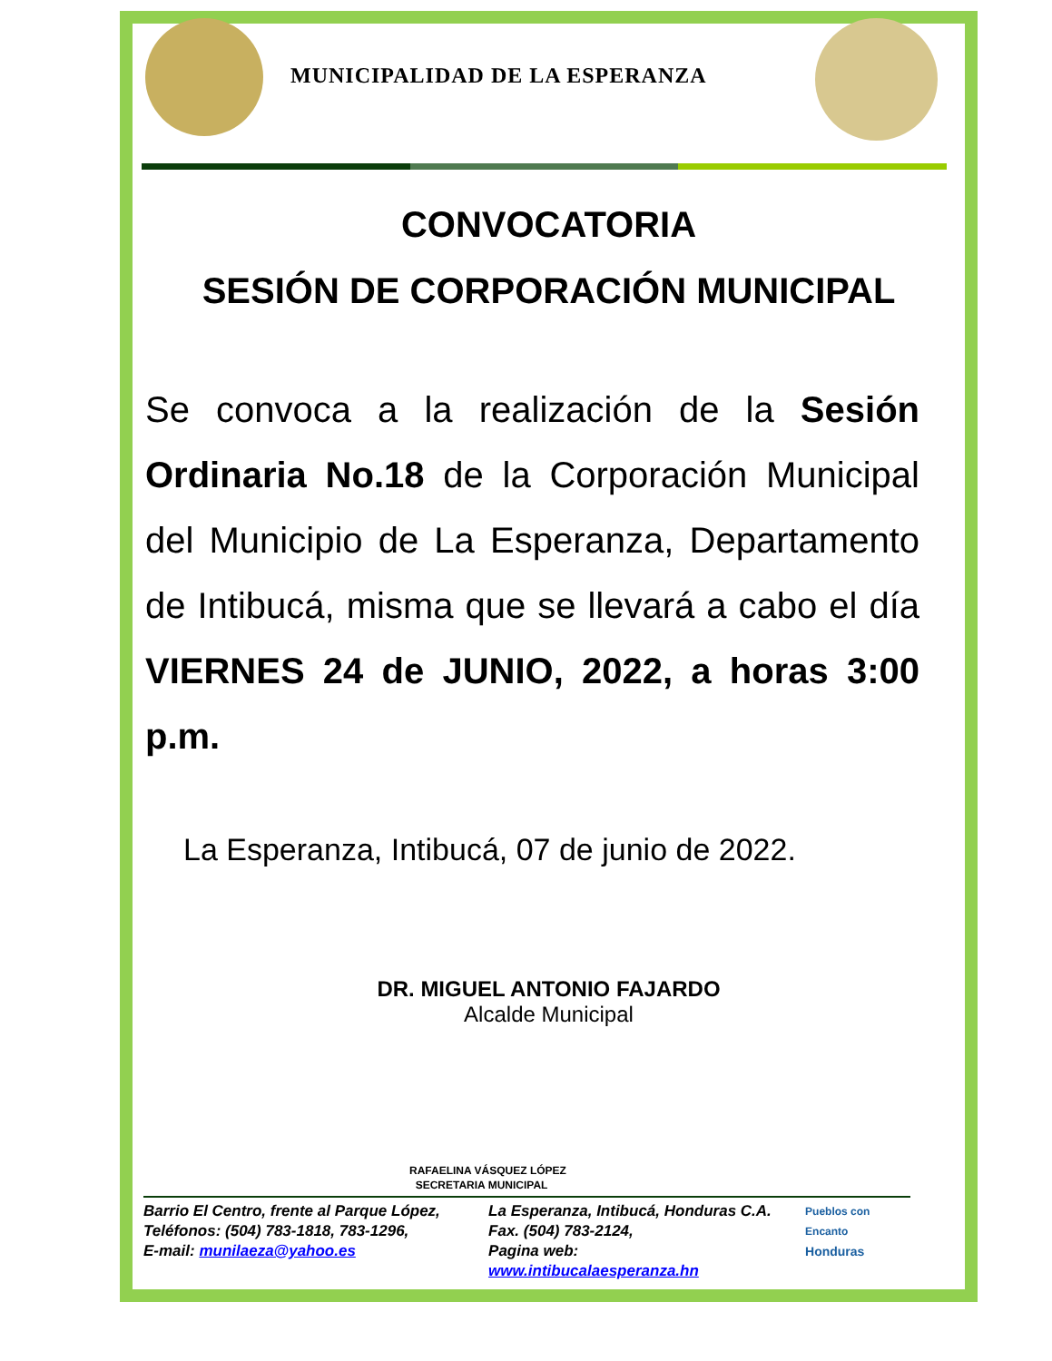MUNICIPALIDAD DE LA ESPERANZA
CONVOCATORIA
SESIÓN DE CORPORACIÓN MUNICIPAL
Se convoca a la realización de la Sesión Ordinaria No.18 de la Corporación Municipal del Municipio de La Esperanza, Departamento de Intibucá, misma que se llevará a cabo el día VIERNES 24 de JUNIO, 2022, a horas 3:00 p.m.
La Esperanza, Intibucá, 07 de junio de 2022.
DR. MIGUEL ANTONIO FAJARDO
Alcalde Municipal
RAFAELINA VÁSQUEZ LÓPEZ
SECRETARIA MUNICIPAL
Barrio El Centro, frente al Parque López,
Teléfonos: (504) 783-1818, 783-1296,
E-mail: munilaeza@yahoo.es
La Esperanza, Intibucá, Honduras C.A.
Fax. (504) 783-2124,
Pagina web: www.intibucalaesperanza.hn
Pueblos con Encanto
Honduras